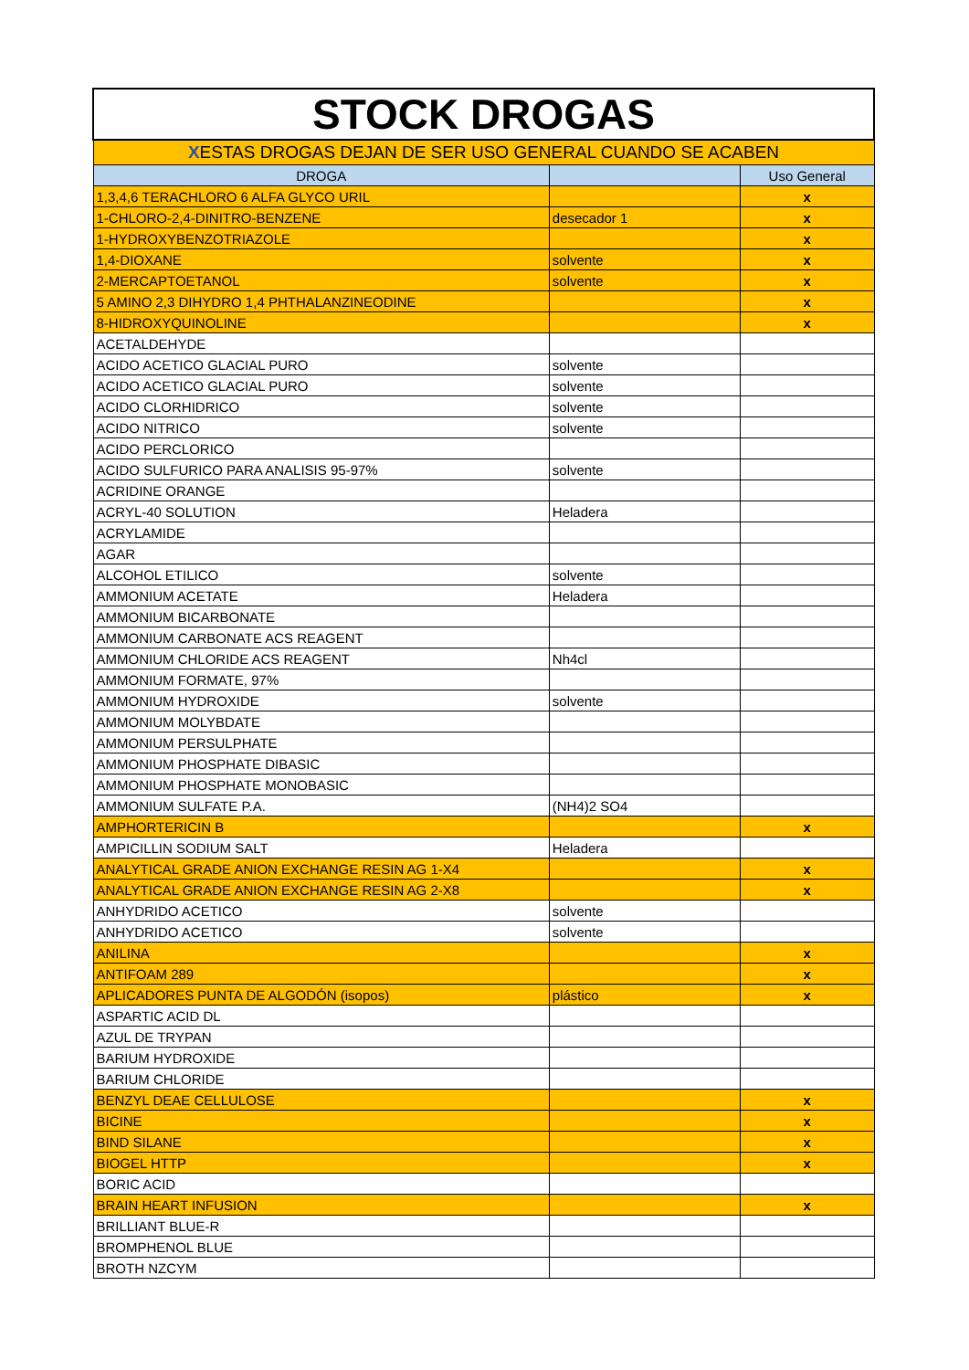| STOCK DROGAS | | |
| X ESTAS DROGAS DEJAN DE SER USO GENERAL CUANDO SE ACABEN | | |
| DROGA | | Uso General |
| 1,3,4,6 TERACHLORO 6 ALFA GLYCO URIL | | x |
| 1-CHLORO-2,4-DINITRO-BENZENE | desecador 1 | x |
| 1-HYDROXYBENZOTRIAZOLE | | x |
| 1,4-DIOXANE | solvente | x |
| 2-MERCAPTOETANOL | solvente | x |
| 5 AMINO 2,3 DIHYDRO 1,4 PHTHALANZINEODINE | | x |
| 8-HIDROXYQUINOLINE | | x |
| ACETALDEHYDE | | |
| ACIDO ACETICO GLACIAL PURO | solvente | |
| ACIDO ACETICO GLACIAL PURO | solvente | |
| ACIDO CLORHIDRICO | solvente | |
| ACIDO NITRICO | solvente | |
| ACIDO PERCLORICO | | |
| ACIDO SULFURICO PARA ANALISIS 95-97% | solvente | |
| ACRIDINE ORANGE | | |
| ACRYL-40 SOLUTION | Heladera | |
| ACRYLAMIDE | | |
| AGAR | | |
| ALCOHOL ETILICO | solvente | |
| AMMONIUM ACETATE | Heladera | |
| AMMONIUM BICARBONATE | | |
| AMMONIUM CARBONATE ACS REAGENT | | |
| AMMONIUM CHLORIDE ACS REAGENT | Nh4cl | |
| AMMONIUM FORMATE, 97% | | |
| AMMONIUM HYDROXIDE | solvente | |
| AMMONIUM MOLYBDATE | | |
| AMMONIUM PERSULPHATE | | |
| AMMONIUM PHOSPHATE DIBASIC | | |
| AMMONIUM PHOSPHATE MONOBASIC | | |
| AMMONIUM SULFATE P.A. | (NH4)2 SO4 | |
| AMPHORTERICIN B | | x |
| AMPICILLIN SODIUM SALT | Heladera | |
| ANALYTICAL GRADE ANION EXCHANGE RESIN AG 1-X4 | | x |
| ANALYTICAL GRADE ANION EXCHANGE RESIN AG 2-X8 | | x |
| ANHYDRIDO ACETICO | solvente | |
| ANHYDRIDO ACETICO | solvente | |
| ANILINA | | x |
| ANTIFOAM 289 | | x |
| APLICADORES PUNTA DE ALGODÓN (isopos) | plástico | x |
| ASPARTIC ACID DL | | |
| AZUL DE TRYPAN | | |
| BARIUM HYDROXIDE | | |
| BARIUM CHLORIDE | | |
| BENZYL DEAE CELLULOSE | | x |
| BICINE | | x |
| BIND SILANE | | x |
| BIOGEL HTTP | | x |
| BORIC ACID | | |
| BRAIN HEART INFUSION | | x |
| BRILLIANT BLUE-R | | |
| BROMPHENOL BLUE | | |
| BROTH NZCYM | | |